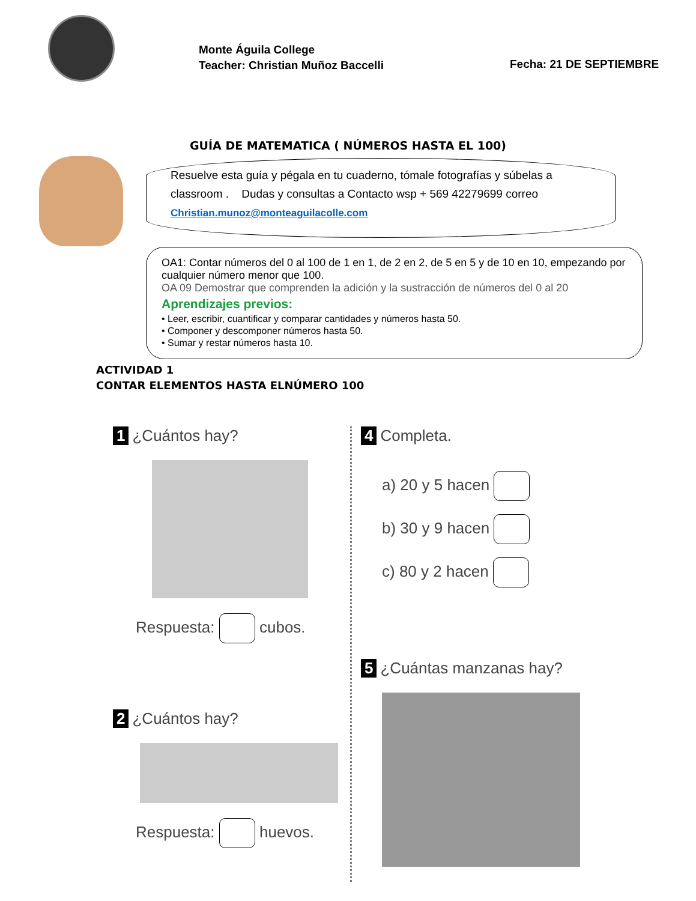Monte Águila College
Teacher: Christian Muñoz Baccelli
Fecha: 21 DE SEPTIEMBRE
GUÍA DE MATEMATICA ( NÚMEROS HASTA EL 100)
Resuelve esta guía y pégala en tu cuaderno, tómale fotografías y súbelas a classroom . Dudas y consultas a Contacto wsp + 569 42279699 correo
Christian.munoz@monteaguilacolle.com
OA1: Contar números del 0 al 100 de 1 en 1, de 2 en 2, de 5 en 5 y de 10 en 10, empezando por cualquier número menor que 100.
OA 09 Demostrar que comprenden la adición y la sustracción de números del 0 al 20
Aprendizajes previos:
• Leer, escribir, cuantificar y comparar cantidades y números hasta 50.
• Componer y descomponer números hasta 50.
• Sumar y restar números hasta 10.
ACTIVIDAD 1
CONTAR ELEMENTOS HASTA ELNÚMERO 100
1 ¿Cuántos hay?
Respuesta: cubos.
2 ¿Cuántos hay?
Respuesta: huevos.
4 Completa.
a) 20 y 5 hacen
b) 30 y 9 hacen
c) 80 y 2 hacen
5 ¿Cuántas manzanas hay?